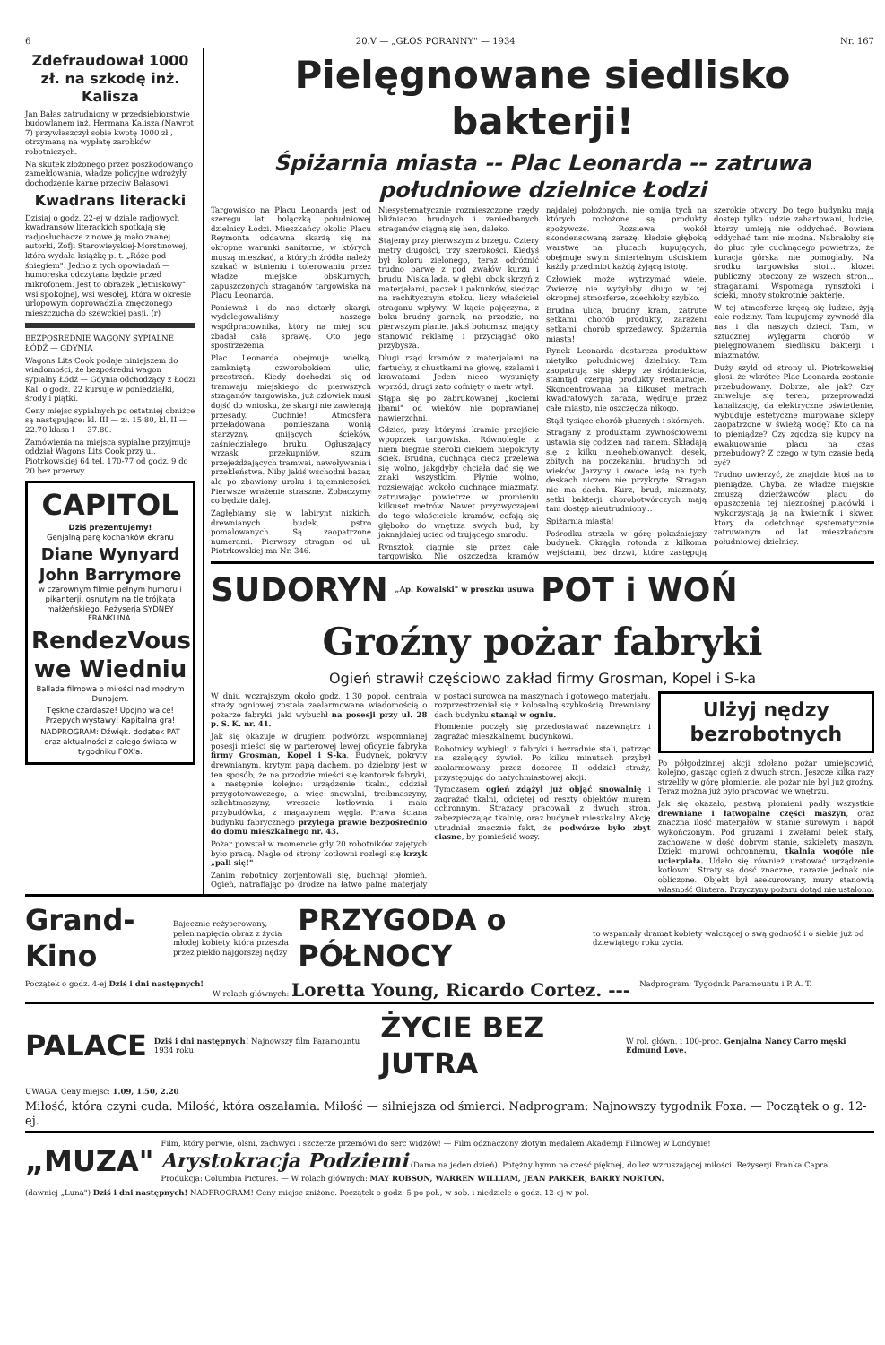6 20.V — „GŁOS PORANNY" — 1934 Nr. 167
Zdefraudował 1000 zł. na szkodę inż. Kalisza
Jan Bałas zatrudniony w przedsiębiorstwie budowlanem inż. Hermana Kalisza (Nawrot 7) przywłaszczył sobie kwotę 1000 zł., otrzymaną na wypłatę zarobków robotniczych.
Na skutek złożonego przez poszkodowango zameldowania, władze policyjne wdrożyły dochodzenie karne przeciw Bałasowi.
Kwadrans literacki
Dzisiaj o godz. 22-ej w dziale radjowych kwadransów literackich spotkają się radjosłuchacze z nowe ją mało znanej autorki, Zofji Starowieyskiej-Morstinowej, która wydała książkę p. t. „Róże pod śniegiem". Jedno z tych opowiadań — humoreska odczytana będzie przed mikrofonem. Jest to obrazek „letniskowy" wsi spokojnej, wsi wesołej, która w okresie urlopowym doprowadziła zmęczonego mieszczucha do szewckiej pasji. (r)
BEZPOŚREDNIE WAGONY SYPIALNE ŁÓDŹ — GDYNIA
Wagons Lits Cook podaje niniejszem do wiadomości, że bezpośredni wagon sypialny Łódź — Gdynia odchodzący z Łodzi Kal. o godz. 22 kursuje w poniedziałki, środy i piątki.
Ceny miejsc sypialnych po ostatniej obniżce są następujące: kl. III — zł. 15.80, kl. II — 22.70 klasa I — 37.80.
Zamówienia na miejsca sypialne przyjmuje oddział Wagons Lits Cook przy ul. Piotrkowskiej 64 tel. 170-77 od godz. 9 do 20 bez przerwy.
CAPITOL
Dziś prezentujemy!
Genjalną parę kochanków ekranu
Diane Wynyard
John Barrymore
w czarownym filmie pełnym humoru i pikanterji, osnutym na tle trójkąta małżeńskiego. Reżyserja SYDNEY FRANKLINA.
RendezVous we Wiedniu
Ballada filmowa o miłości nad modrym Dunajem.
Tęskne czardasze! Upojno walce! Przepych wystawy! Kapitalna gra!
NADPROGRAM: Dźwięk. dodatek PAT oraz aktualności z całego świata w tygodniku FOX'a.
Pielęgnowane siedlisko bakterji!
Śpiżarnia miasta -- Plac Leonarda -- zatruwa południowe dzielnice Łodzi
Targowisko na Placu Leonarda jest od szeregu lat bolączką południowej dzielnicy Łodzi. Mieszkańcy okolic Placu Reymonta oddawna skarżą się na okropne warunki sanitarne, w których muszą mieszkać, a których źródła należy szukać w istnieniu i tolerowaniu przez władze miejskie obskurnych, zapuszczonych straganów targowiska na Placu Leonarda.
Ponieważ i do nas dotarły skargi, wydelegowaliśmy naszego współpracownika, który na miej scu zbadał całą sprawę. Oto jego spostrzeżenia.
Plac Leonarda obejmuje wielką, zamkniętą czworobokiem ulic, przestrzeń. Kiedy dochodzi się od tramwaju miejskiego do pierwszych straganów targowiska, już człowiek musi dojść do wniosku, że skargi nie zawierają przesady. Cuchnie! Atmosfera przeładowana pomieszana wonią starzyzny, gnijących ścieków, zaśniedziałego bruku. Ogłuszający wrzask przekupniów, szum przejeżdżających tramwai, nawoływania i przekleństwa. Niby jakiś wschodni bazar, ale po zbawiony uroku i tajemniczości. Pierwsze wrażenie straszne. Zobaczymy co będzie dalej.
Zagłębiamy się w labirynt nizkich, drewnianych budek, pstro pomalowanych. Są zaopatrzone numerami. Pierwszy stragan od ul. Piotrkowskiej ma Nr. 346.
Niesystematycznie rozmieszczone rzędy bliźniaczo brudnych i zaniedbanych straganów ciągną się hen, daleko.
Stajemy przy pierwszym z brzegu. Cztery metry długości, trzy szerokości. Kiedyś był koloru zielonego, teraz odróżnić trudno barwę z pod zwałów kurzu i brudu. Niska lada, w głębi, obok skrzyń z materjałami, paczek i pakunków, siedząc na rachitycznym stołku, liczy właściciel straganu wpływy. W kącie pajęczyna, z boku brudny garnek, na przodzie, na pierwszym planie, jakiś bohomaz, mający stanowić reklamę i przyciągać oko przybysza.
Długi rząd kramów z materjałami na fartuchy, z chustkami na głowę, szalami i krawatami. Jeden nieco wysunięty wprzód, drugi zato cofnięty o metr wtył.
Stąpa się po zabrukowanej „kociemi łbami" od wieków nie poprawianej nawierzchni.
Gdzieś, przy którymś kramie przejście wpoprzek targowiska. Równolegle z niem biegnie szeroki ciekiem niepokryty ściek. Brudna, cuchnąca ciecz przelewa się wolno, jakgdyby chciała dać się we znaki wszystkim. Płynie wolno, rozsiewając wokoło cuchnące miazmaty, zatruwając powietrze w promieniu kilkuset metrów. Nawet przyzwyczajeni do tego właściciele kramów, cofają się głęboko do wnętrza swych bud, by jaknajdalej uciec od trującego smrodu.
Rynsztok ciągnie się przez całe targowisko. Nie oszczędza kramów najdalej położonych, nie omija tych na których rozłożone są produkty spożywcze. Rozsiewa wokół skondensowaną zarazę, kładzie głęboką warstwę na płucach kupujących, obejmuje swym śmiertelnym uściskiem każdy przedmiot każdą żyjącą istotę.
Człowiek może wytrzymać wiele. Zwierzę nie wyżyłoby długo w tej okropnej atmosferze, zdechłoby szybko.
Brudna ulica, brudny kram, zatrute setkami chorób produkty, zarażeni setkami chorób sprzedawcy. Spiżarnia miasta!
Rynek Leonarda dostarcza produktów nietylko południowej dzielnicy. Tam zaopatrują się sklepy ze śródmieścia, stamtąd czerpią produkty restauracje. Skoncentrowana na kilkuset metrach kwadratowych zaraza, wędruje przez całe miasto, nie oszczędza nikogo.
Stąd tysiące chorób płucnych i skórnych.
Stragany z produktami żywnościowemi ustawia się codzień nad ranem. Składają się z kilku nieoheblowanych desek, zbitych na poczekaniu, brudnych od wieków. Jarzyny i owoce leżą na tych deskach niczem nie przykryte. Stragan nie ma dachu. Kurz, brud, miazmaty, setki bakterji chorobotwórczych mają tam dostęp nieutrudniony...
Spiżarnia miasta!
Pośrodku strzela w górę pokaźniejszy budynek. Okrągła rotonda z kilkoma wejściami, bez drzwi, które zastępują szerokie otwory. Do tego budynku mają dostęp tylko ludzie zahartowani, ludzie, którzy umieją nie oddychać. Bowiem oddychać tam nie można. Nabrałoby się do płuc tyle cuchnącego powietrza, że kuracja górska nie pomogłaby. Na środku targowiska stoi... klozet publiczny, otoczony ze wszech stron... straganami. Wspomaga rynsztoki i ścieki, mnoży stokrotnie bakterje.
W tej atmosferze kręcą się ludzie, żyją całe rodziny. Tam kupujemy żywność dla nas i dla naszych dzieci. Tam, w sztucznej wylęgarni chorób w pielęgnowanem siedlisku bakterji i miazmatów.
Duży szyld od strony ul. Piotrkowskiej głosi, że wkrótce Plac Leonarda zostanie przebudowany. Dobrze, ale jak? Czy zniweluje się teren, przeprowadzi kanalizację, da elektryczne oświetlenie, wybuduje estetyczne murowane sklepy zaopatrzone w świeżą wodę? Kto da na to pieniądze? Czy zgodzą się kupcy na ewakuowanie placu na czas przebudowy? Z czego w tym czasie będą żyć?
Trudno uwierzyć, że znajdzie ktoś na to pieniądze. Chyba, że władze miejskie zmuszą dzierżawców placu do opuszczenia tej nieznośnej placówki i wykorzystają ją na kwietnik i skwer, który da odetchnąć systematycznie zatruwanym od lat mieszkańcom południowej dzielnicy.
SUDORYN „Ap. Kowalski" w proszku usuwa POT i WOŃ
Groźny pożar fabryki
Ogień strawił częściowo zakład firmy Grosman, Kopel i S-ka
W dniu wczrajszym około godz. 1.30 popoł. centrala straży ogniowej została zaalarmowana wiadomością o pożarze fabryki, jaki wybuchł na posesji przy ul. 28 p. S. K. nr. 41.
Jak się okazuje w drugiem podwórzu wspomnianej posesji mieści się w parterowej lewej oficynie fabryka firmy Grosman, Kopel i S-ka. Budynek, pokryty drewnianym, krytym papą dachem, po dzielony jest w ten sposób, że na przodzie mieści się kantorek fabryki, a następnie kolejno: urządzenie tkalni, oddział przygotowawczego, a więc snowalni, treibmaszyny, szlichtmaszyny, wreszcie kotłownia i mała przybudówka, z magazynem węgla. Prawa ściana budynku fabrycznego przylega prawie bezpośrednio do domu mieszkalnego nr. 43.
Pożar powstał w momencie gdy 20 robotników zajętych było pracą. Nagle od strony kotłowni rozległ się krzyk „pali się!"
Zanim robotnicy zorjentowali się, buchnął płomień. Ogień, natrafiając po drodze na łatwo palne materjały w postaci surowca na maszynach i gotowego materjału, rozprzestrzeniał się z kolosalną szybkością. Drewniany dach budynku stanął w ogniu.
Płomienie poczęły się przedostawać nazewnątrz i zagrażać mieszkalnemu budynkowi.
Robotnicy wybiegli z fabryki i bezradnie stali, patrząc na szalejący żywioł. Po kilku minutach przybył zaalarmowany przez dozorcę II oddział straży, przystępując do natychmiastowej akcji.
Tymczasem ogień zdążył już objąć snowalnię i zagrażać tkalni, odciętej od reszty objektów murem ochronnym. Strażacy pracowali z dwuch stron, zabezpieczając tkalnię, oraz budynek mieszkalny. Akcję utrudniał znacznie fakt, że podwórze było zbyt ciasne, by pomieścić wozy.
Ulżyj nędzy bezrobotnych
Po półgodzinnej akcji zdołano pożar umiejscowić, kolejno, gasząc ogień z dwuch stron. Jeszcze kilka razy strzeliły w górę płomienie, ale pożar nie był już groźny. Teraz można już było pracować we wnętrzu.
Jak się okazało, pastwą płomieni padły wszystkie drewniane i łatwopalne części maszyn, oraz znaczna ilość materjałów w stanie surowym i napół wykończonym. Pod gruzami i zwałami belek stały, zachowane w dość dobrym stanie, szkielety maszyn. Dzięki murowi ochronnemu, tkalnia wogóle nie ucierpiała. Udało się również uratować urządzenie kotłowni. Straty są dość znaczne, narazie jednak nie obliczone. Objekt był asekurowany, mury stanowią własność Gintera. Przyczyny pożaru dotąd nie ustalono.
Grand-Kino Bajecznie reżyserowany, pełen napięcia obraz z życia młodej kobiety, która przeszła przez piekło najgorszej nędzy PRZYGODA o PÓŁNOCY to wspaniały dramat kobiety walczącej o swą godność i o siebie już od dziewiątego roku życia.
Początek o godz. 4-ej Dziś i dni następnych! W rolach głównych: Loretta Young, Ricardo Cortez. --- Nadprogram: Tygodnik Paramountu i P. A. T.
PALACE Dziś i dni następnych! Najnowszy film Paramountu 1934 roku. ŻYCIE BEZ JUTRA W rol. główn. i 100-proc. Genjalna Nancy Carro męski Edmund Love.
UWAGA. Ceny miejsc: 1.09, 1.50, 2.20
Miłość, która czyni cuda. Miłość, która oszałamia. Miłość — silniejsza od śmierci. Nadprogram: Najnowszy tygodnik Foxa. — Początek o g. 12-ej.
„MUZA" Film, który porwie, olśni, zachwyci i szczerze przemówi do serc widzów! — Film odznaczony złotym medalem Akademji Filmowej w Londynie!
Arystokracja Podziemi (Dama na jeden dzień). Potężny hymn na cześć pięknej, do lez wzruszającej miłości. Reżyserji Franka Capra
Produkcja: Columbia Pictures. — W rolach głównych: MAY ROBSON, WARREN WILLIAM, JEAN PARKER, BARRY NORTON.
(dawniej „Luna") Dziś i dni następnych! NADPROGRAM! Ceny miejsc zniżone. Początek o godz. 5 po poł., w sob. i niedziele o godz. 12-ej w poł.